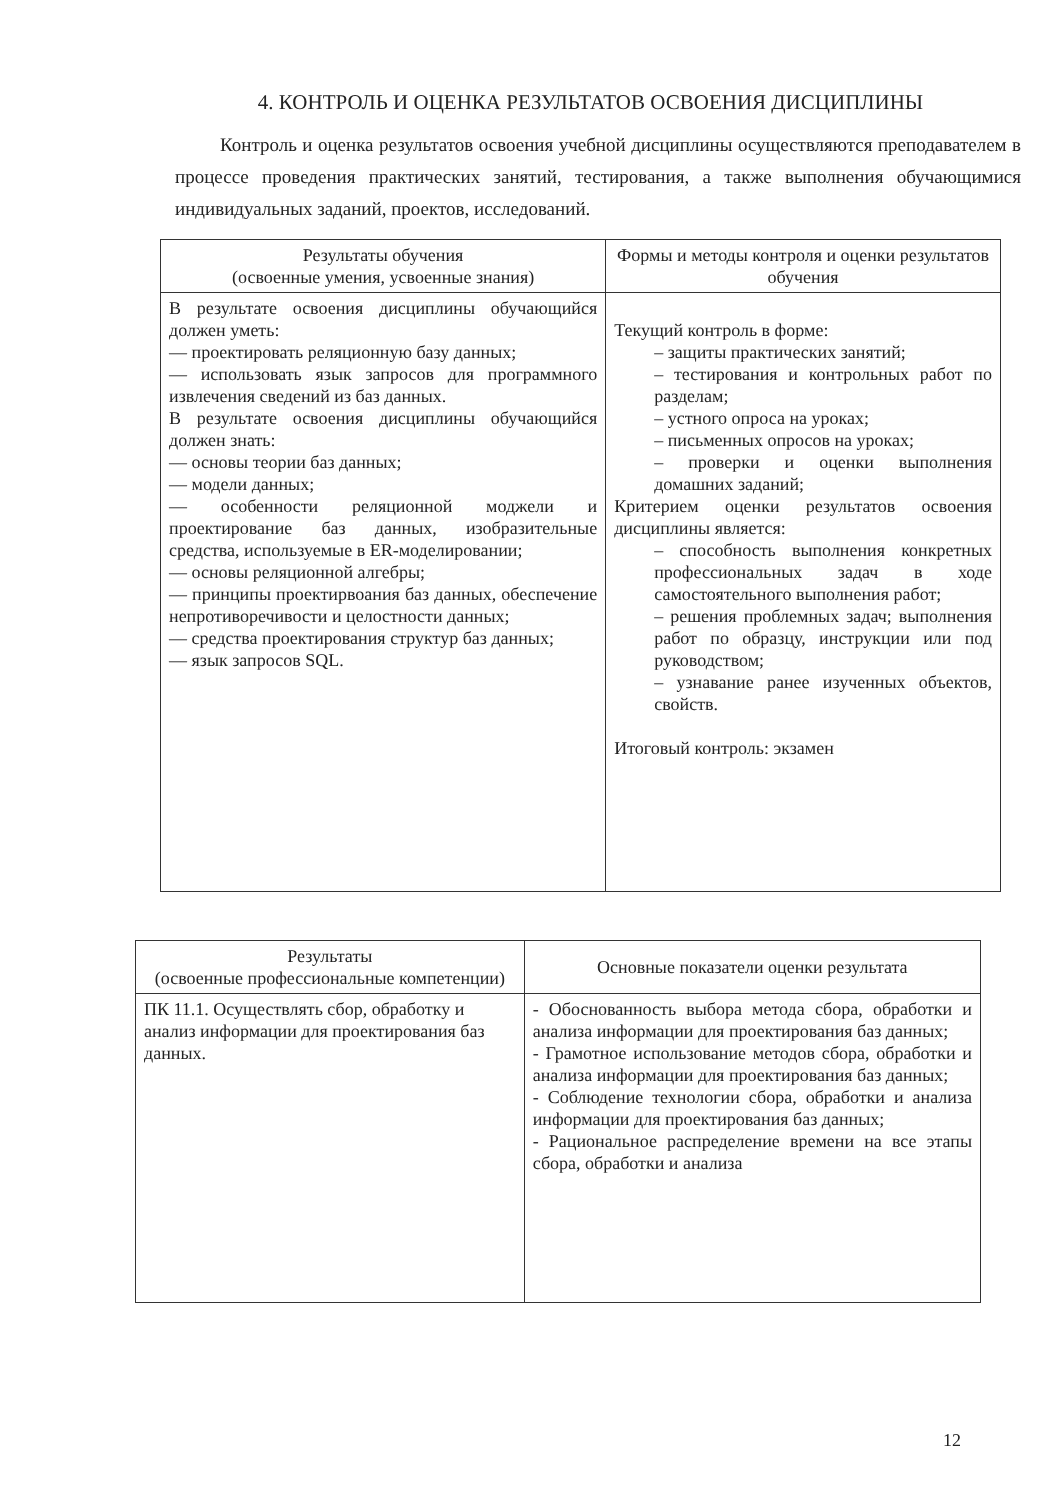4. КОНТРОЛЬ И ОЦЕНКА РЕЗУЛЬТАТОВ ОСВОЕНИЯ ДИСЦИПЛИНЫ
Контроль и оценка результатов освоения учебной дисциплины осуществляются преподавателем в процессе проведения практических занятий, тестирования, а также выполнения обучающимися индивидуальных заданий, проектов, исследований.
| Результаты обучения (освоенные умения, усвоенные знания) | Формы и методы контроля и оценки результатов обучения |
| --- | --- |
| В результате освоения дисциплины обучающийся должен уметь: — проектировать реляционную базу данных; — использовать язык запросов для программного извлечения сведений из баз данных. В результате освоения дисциплины обучающийся должен знать: — основы теории баз данных; — модели данных; — особенности реляционной моджели и проектирование баз данных, изобразительные средства, используемые в ER-моделировании; — основы реляционной алгебры; — принципы проектирвоания баз данных, обеспечение непротиворечивости и целостности данных; — средства проектирования структур баз данных; — язык запросов SQL. | Текущий контроль в форме: – защиты практических занятий; – тестирования и контрольных работ по разделам; – устного опроса на уроках; – письменных опросов на уроках; – проверки и оценки выполнения домашних заданий; Критерием оценки результатов освоения дисциплины является: – способность выполнения конкретных профессиональных задач в ходе самостоятельного выполнения работ; – решения проблемных задач; выполнения работ по образцу, инструкции или под руководством; – узнавание ранее изученных объектов, свойств. Итоговый контроль: экзамен |
| Результаты (освоенные профессиональные компетенции) | Основные показатели оценки результата |
| --- | --- |
| ПК 11.1. Осуществлять сбор, обработку и анализ информации для проектирования баз данных. | - Обоснованность выбора метода сбора, обработки и анализа информации для проектирования баз данных; - Грамотное использование методов сбора, обработки и анализа информации для проектирования баз данных; - Соблюдение технологии сбора, обработки и анализа информации для проектирования баз данных; - Рациональное распределение времени на все этапы сбора, обработки и анализа |
12